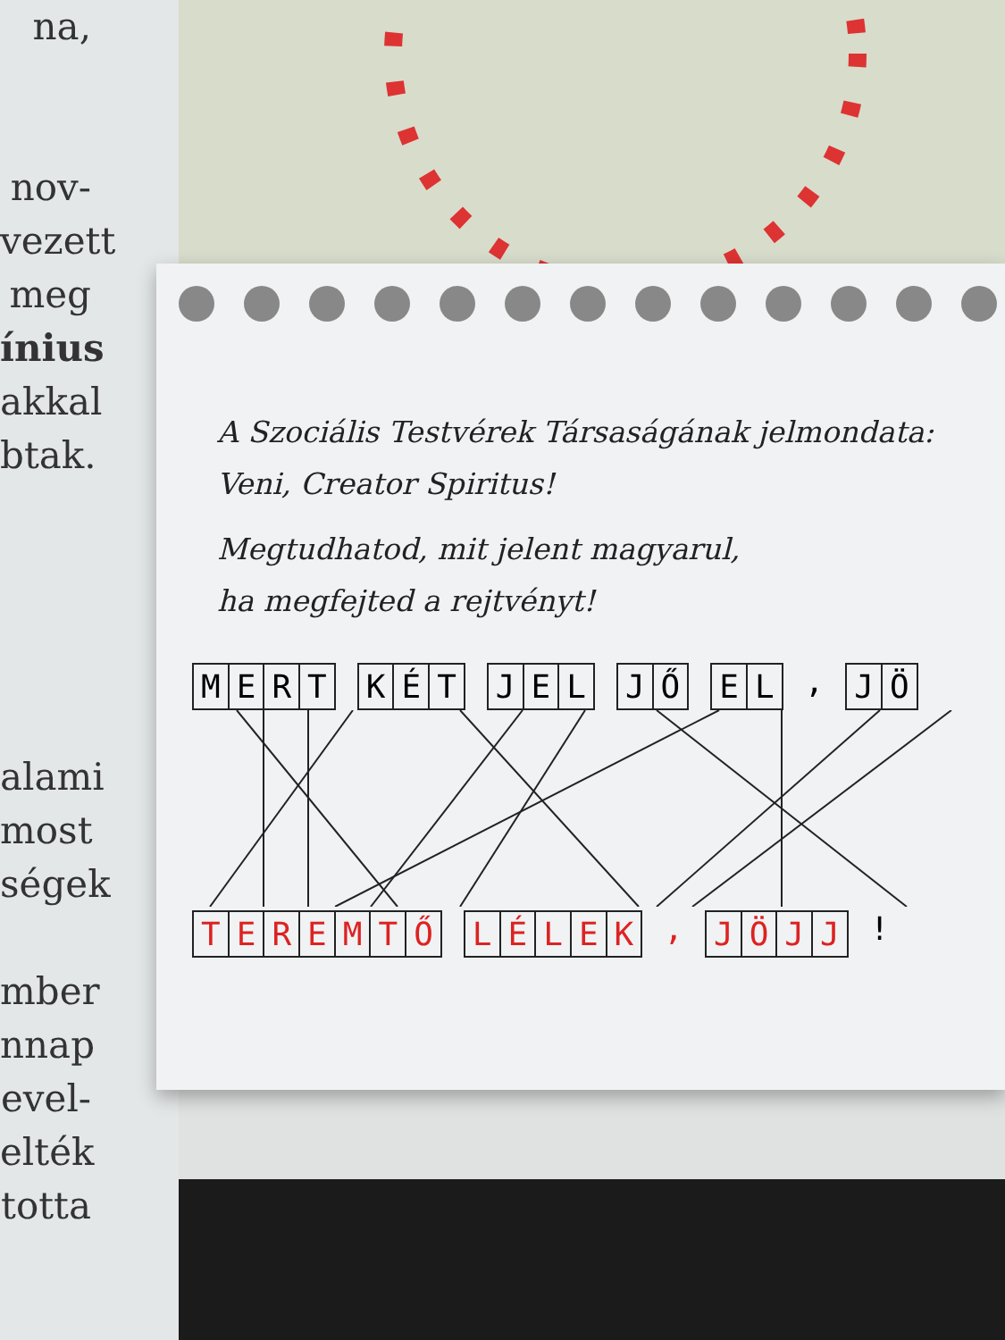na,
nov-
vezett
meg
ínius
akkal
btak.
alami
most
ségek
mber
nnap
evel-
elték
totta
A Szociális Testvérek Társaságának jelmondata:
Veni, Creator Spiritus!
Megtudhatod, mit jelent magyarul,
ha megfejted a rejtvényt!
MERT KÉT JEL JŐ EL
,
JÖ
TEREMTŐ LÉLEK
,
JÖJJ
!